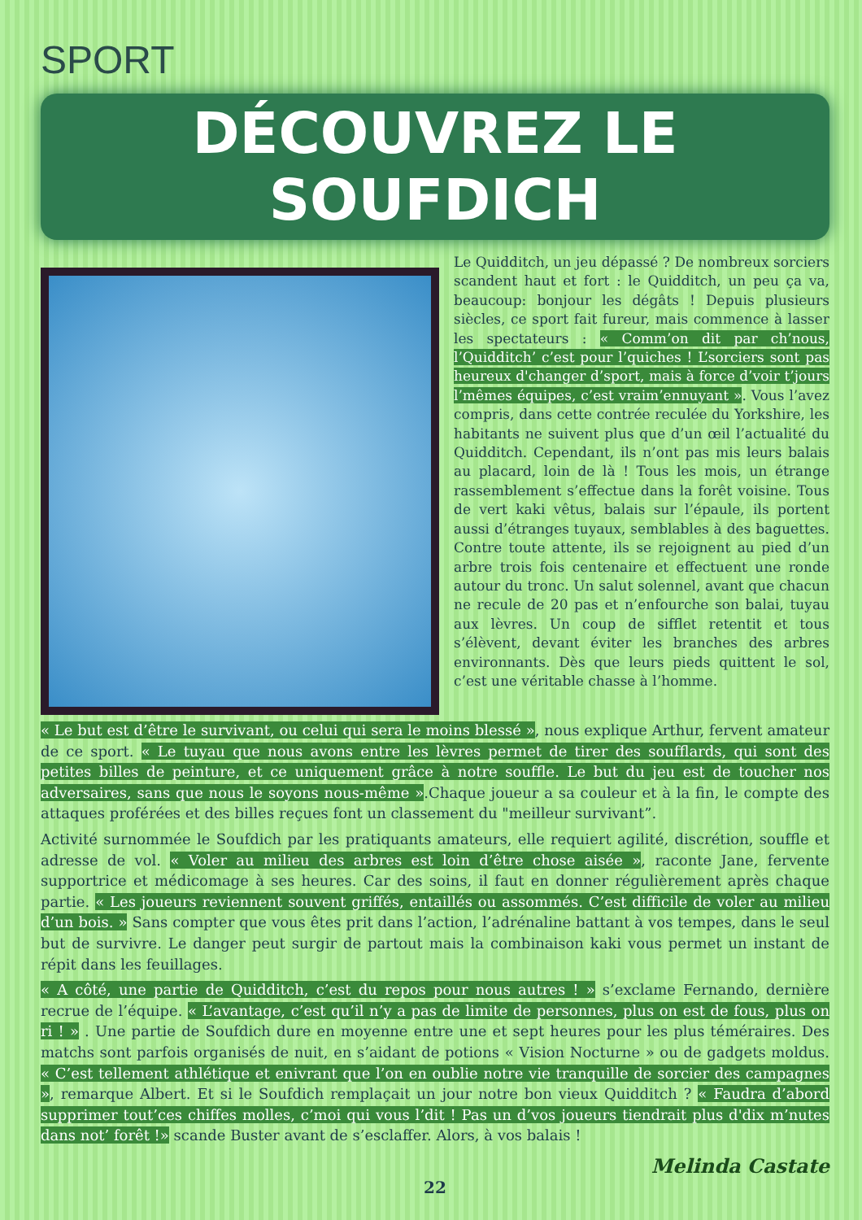SPORT
DÉCOUVREZ LE SOUFDICH
Le Quidditch, un jeu dépassé ? De nombreux sorciers scandent haut et fort : le Quidditch, un peu ça va, beaucoup: bonjour les dégâts ! Depuis plusieurs siècles, ce sport fait fureur, mais commence à lasser les spectateurs : « Comm’on dit par ch’nous, l’Quidditch’ c’est pour l’quiches ! L’sorciers sont pas heureux d'changer d’sport, mais à force d’voir t’jours l’mêmes équipes, c’est vraim’ennuyant ». Vous l’avez compris, dans cette contrée reculée du Yorkshire, les habitants ne suivent plus que d’un œil l’actualité du Quidditch. Cependant, ils n’ont pas mis leurs balais au placard, loin de là ! Tous les mois, un étrange rassemblement s’effectue dans la forêt voisine. Tous de vert kaki vêtus, balais sur l’épaule, ils portent aussi d’étranges tuyaux, semblables à des baguettes. Contre toute attente, ils se rejoignent au pied d’un arbre trois fois centenaire et effectuent une ronde autour du tronc. Un salut solennel, avant que chacun ne recule de 20 pas et n’enfourche son balai, tuyau aux lèvres. Un coup de sifflet retentit et tous s’élèvent, devant éviter les branches des arbres environnants. Dès que leurs pieds quittent le sol, c’est une véritable chasse à l’homme.
« Le but est d’être le survivant, ou celui qui sera le moins blessé », nous explique Arthur, fervent amateur de ce sport. « Le tuyau que nous avons entre les lèvres permet de tirer des soufflards, qui sont des petites billes de peinture, et ce uniquement grâce à notre souffle. Le but du jeu est de toucher nos adversaires, sans que nous le soyons nous-même ».Chaque joueur a sa couleur et à la fin, le compte des attaques proférées et des billes reçues font un classement du "meilleur survivant”.
Activité surnommée le Soufdich par les pratiquants amateurs, elle requiert agilité, discrétion, souffle et adresse de vol. « Voler au milieu des arbres est loin d’être chose aisée », raconte Jane, fervente supportrice et médicomage à ses heures. Car des soins, il faut en donner régulièrement après chaque partie. « Les joueurs reviennent souvent griffés, entaillés ou assommés. C’est difficile de voler au milieu d’un bois. » Sans compter que vous êtes prit dans l’action, l’adrénaline battant à vos tempes, dans le seul but de survivre. Le danger peut surgir de partout mais la combinaison kaki vous permet un instant de répit dans les feuillages.
« A côté, une partie de Quidditch, c’est du repos pour nous autres ! » s’exclame Fernando, dernière recrue de l’équipe. « L’avantage, c’est qu’il n’y a pas de limite de personnes, plus on est de fous, plus on ri ! » . Une partie de Soufdich dure en moyenne entre une et sept heures pour les plus téméraires. Des matchs sont parfois organisés de nuit, en s’aidant de potions « Vision Nocturne » ou de gadgets moldus. « C’est tellement athlétique et enivrant que l’on en oublie notre vie tranquille de sorcier des campagnes », remarque Albert. Et si le Soufdich remplaçait un jour notre bon vieux Quidditch ? « Faudra d’abord supprimer tout’ces chiffes molles, c’moi qui vous l’dit ! Pas un d’vos joueurs tiendrait plus d'dix m’nutes dans not’ forêt !» scande Buster avant de s’esclaffer. Alors, à vos balais !
Melinda Castate
22